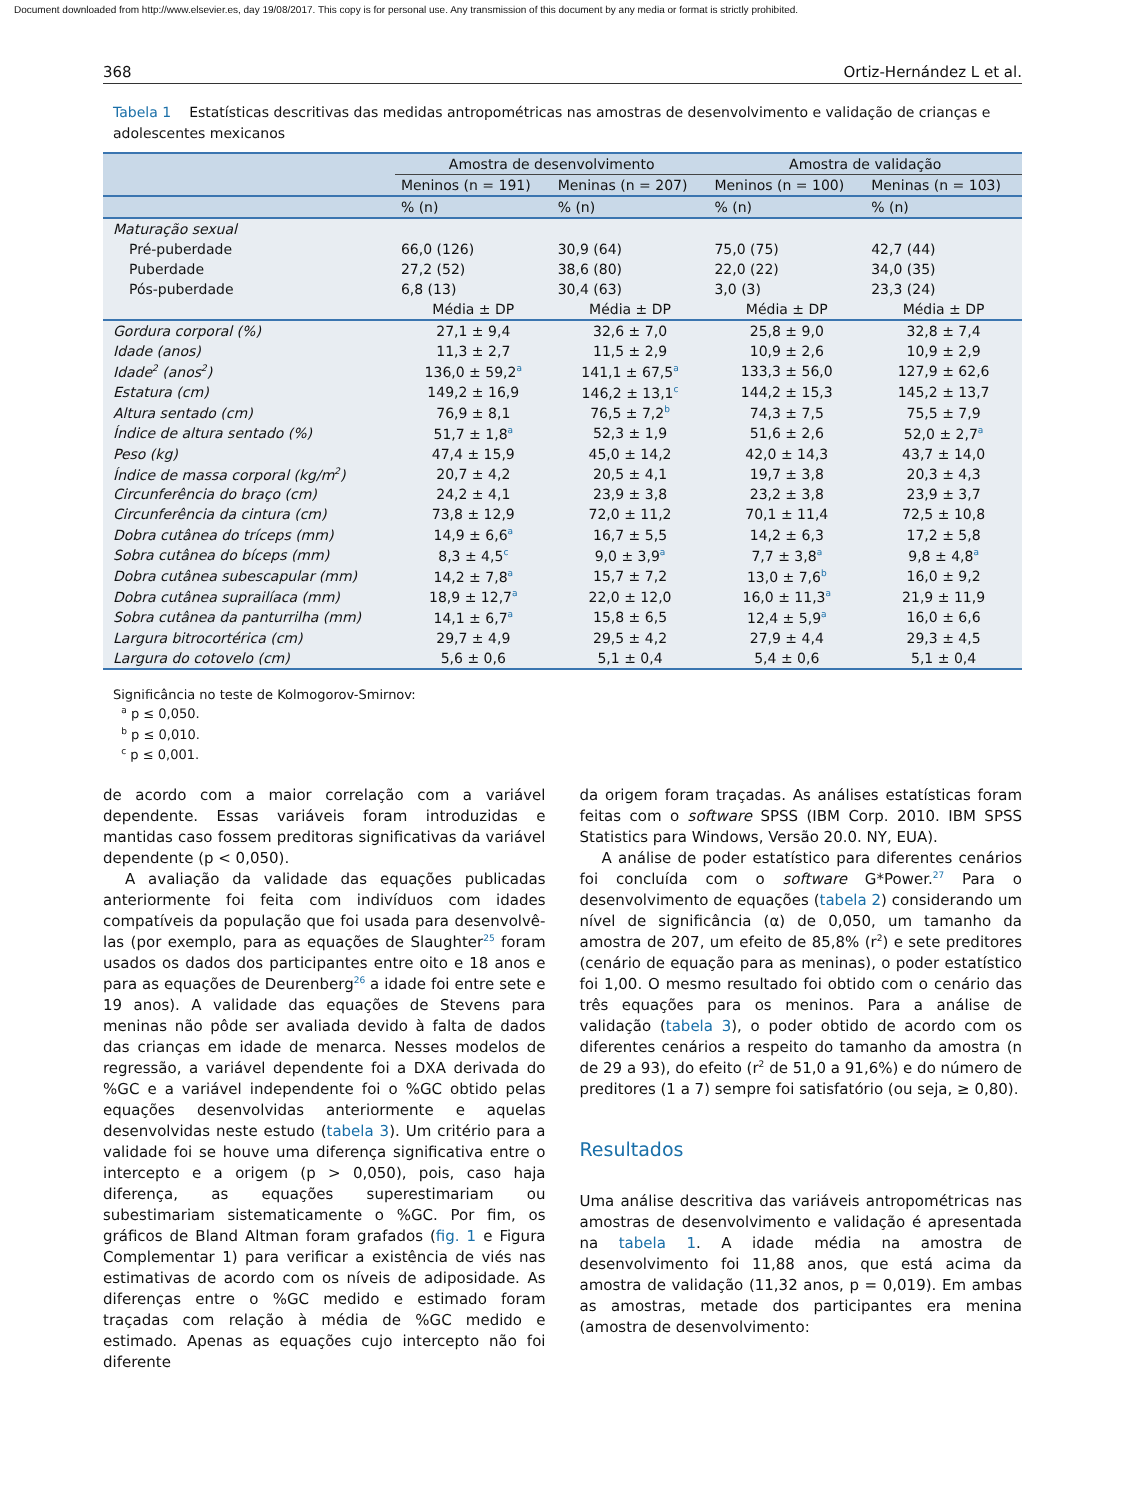Document downloaded from http://www.elsevier.es, day 19/08/2017. This copy is for personal use. Any transmission of this document by any media or format is strictly prohibited.
368 Ortiz-Hernández L et al.
Tabela 1 Estatísticas descritivas das medidas antropométricas nas amostras de desenvolvimento e validação de crianças e adolescentes mexicanos
| | Amostra de desenvolvimento | | Amostra de validação | |
| --- | --- | --- | --- | --- |
| | Meninos (n = 191) | Meninas (n = 207) | Meninos (n = 100) | Meninas (n = 103) |
| | % (n) | % (n) | % (n) | % (n) |
| Maturação sexual | | | | |
| Pré-puberdade | 66,0 (126) | 30,9 (64) | 75,0 (75) | 42,7 (44) |
| Puberdade | 27,2 (52) | 38,6 (80) | 22,0 (22) | 34,0 (35) |
| Pós-puberdade | 6,8 (13) | 30,4 (63) | 3,0 (3) | 23,3 (24) |
| | Média ± DP | Média ± DP | Média ± DP | Média ± DP |
| Gordura corporal (%) | 27,1 ± 9,4 | 32,6 ± 7,0 | 25,8 ± 9,0 | 32,8 ± 7,4 |
| Idade (anos) | 11,3 ± 2,7 | 11,5 ± 2,9 | 10,9 ± 2,6 | 10,9 ± 2,9 |
| Idade<sup>2</sup> (anos<sup>2</sup>) | 136,0 ± 59,2<sup>a</sup> | 141,1 ± 67,5<sup>a</sup> | 133,3 ± 56,0 | 127,9 ± 62,6 |
| Estatura (cm) | 149,2 ± 16,9 | 146,2 ± 13,1<sup>c</sup> | 144,2 ± 15,3 | 145,2 ± 13,7 |
| Altura sentado (cm) | 76,9 ± 8,1 | 76,5 ± 7,2<sup>b</sup> | 74,3 ± 7,5 | 75,5 ± 7,9 |
| Índice de altura sentado (%) | 51,7 ± 1,8<sup>a</sup> | 52,3 ± 1,9 | 51,6 ± 2,6 | 52,0 ± 2,7<sup>a</sup> |
| Peso (kg) | 47,4 ± 15,9 | 45,0 ± 14,2 | 42,0 ± 14,3 | 43,7 ± 14,0 |
| Índice de massa corporal (kg/m<sup>2</sup>) | 20,7 ± 4,2 | 20,5 ± 4,1 | 19,7 ± 3,8 | 20,3 ± 4,3 |
| Circunferência do braço (cm) | 24,2 ± 4,1 | 23,9 ± 3,8 | 23,2 ± 3,8 | 23,9 ± 3,7 |
| Circunferência da cintura (cm) | 73,8 ± 12,9 | 72,0 ± 11,2 | 70,1 ± 11,4 | 72,5 ± 10,8 |
| Dobra cutânea do tríceps (mm) | 14,9 ± 6,6<sup>a</sup> | 16,7 ± 5,5 | 14,2 ± 6,3 | 17,2 ± 5,8 |
| Sobra cutânea do bíceps (mm) | 8,3 ± 4,5<sup>c</sup> | 9,0 ± 3,9<sup>a</sup> | 7,7 ± 3,8<sup>a</sup> | 9,8 ± 4,8<sup>a</sup> |
| Dobra cutânea subescapular (mm) | 14,2 ± 7,8<sup>a</sup> | 15,7 ± 7,2 | 13,0 ± 7,6<sup>b</sup> | 16,0 ± 9,2 |
| Dobra cutânea suprailíaca (mm) | 18,9 ± 12,7<sup>a</sup> | 22,0 ± 12,0 | 16,0 ± 11,3<sup>a</sup> | 21,9 ± 11,9 |
| Sobra cutânea da panturrilha (mm) | 14,1 ± 6,7<sup>a</sup> | 15,8 ± 6,5 | 12,4 ± 5,9<sup>a</sup> | 16,0 ± 6,6 |
| Largura bitrocortérica (cm) | 29,7 ± 4,9 | 29,5 ± 4,2 | 27,9 ± 4,4 | 29,3 ± 4,5 |
| Largura do cotovelo (cm) | 5,6 ± 0,6 | 5,1 ± 0,4 | 5,4 ± 0,6 | 5,1 ± 0,4 |
Significância no teste de Kolmogorov-Smirnov:
<sup>a</sup> p ≤ 0,050.
<sup>b</sup> p ≤ 0,010.
<sup>c</sup> p ≤ 0,001.
de acordo com a maior correlação com a variável dependente. Essas variáveis foram introduzidas e mantidas caso fossem preditoras significativas da variável dependente (p < 0,050).
A avaliação da validade das equações publicadas anteriormente foi feita com indivíduos com idades compatíveis da população que foi usada para desenvolvê-las (por exemplo, para as equações de Slaughter<sup>25</sup> foram usados os dados dos participantes entre oito e 18 anos e para as equações de Deurenberg<sup>26</sup> a idade foi entre sete e 19 anos). A validade das equações de Stevens para meninas não pôde ser avaliada devido à falta de dados das crianças em idade de menarca. Nesses modelos de regressão, a variável dependente foi a DXA derivada do %GC e a variável independente foi o %GC obtido pelas equações desenvolvidas anteriormente e aquelas desenvolvidas neste estudo (tabela 3). Um critério para a validade foi se houve uma diferença significativa entre o intercepto e a origem (p > 0,050), pois, caso haja diferença, as equações superestimariam ou subestimariam sistematicamente o %GC. Por fim, os gráficos de Bland Altman foram grafados (fig. 1 e Figura Complementar 1) para verificar a existência de viés nas estimativas de acordo com os níveis de adiposidade. As diferenças entre o %GC medido e estimado foram traçadas com relação à média de %GC medido e estimado. Apenas as equações cujo intercepto não foi diferente
da origem foram traçadas. As análises estatísticas foram feitas com o software SPSS (IBM Corp. 2010. IBM SPSS Statistics para Windows, Versão 20.0. NY, EUA).
A análise de poder estatístico para diferentes cenários foi concluída com o software G*Power.<sup>27</sup> Para o desenvolvimento de equações (tabela 2) considerando um nível de significância (α) de 0,050, um tamanho da amostra de 207, um efeito de 85,8% (r<sup>2</sup>) e sete preditores (cenário de equação para as meninas), o poder estatístico foi 1,00. O mesmo resultado foi obtido com o cenário das três equações para os meninos. Para a análise de validação (tabela 3), o poder obtido de acordo com os diferentes cenários a respeito do tamanho da amostra (n de 29 a 93), do efeito (r<sup>2</sup> de 51,0 a 91,6%) e do número de preditores (1 a 7) sempre foi satisfatório (ou seja, ≥ 0,80).
Resultados
Uma análise descritiva das variáveis antropométricas nas amostras de desenvolvimento e validação é apresentada na tabela 1. A idade média na amostra de desenvolvimento foi 11,88 anos, que está acima da amostra de validação (11,32 anos, p = 0,019). Em ambas as amostras, metade dos participantes era menina (amostra de desenvolvimento: